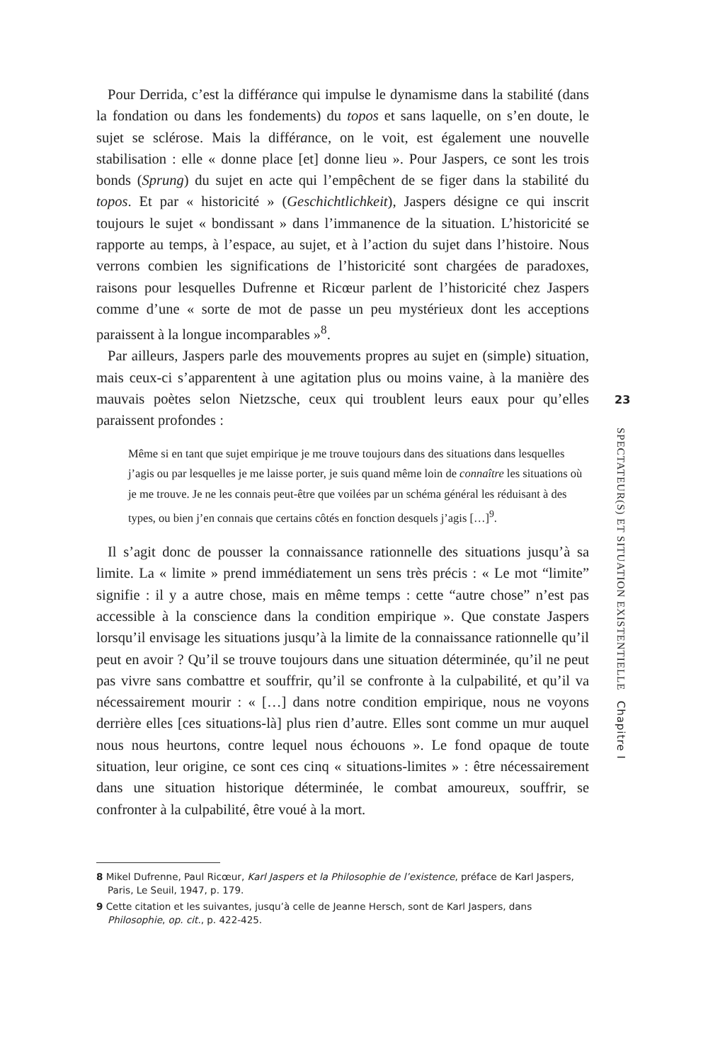Pour Derrida, c’est la différance qui impulse le dynamisme dans la stabilité (dans la fondation ou dans les fondements) du topos et sans laquelle, on s’en doute, le sujet se sclérose. Mais la différance, on le voit, est également une nouvelle stabilisation : elle « donne place [et] donne lieu ». Pour Jaspers, ce sont les trois bonds (Sprung) du sujet en acte qui l’empêchent de se figer dans la stabilité du topos. Et par « historicité » (Geschichtlichkeit), Jaspers désigne ce qui inscrit toujours le sujet « bondissant » dans l’immanence de la situation. L’historicité se rapporte au temps, à l’espace, au sujet, et à l’action du sujet dans l’histoire. Nous verrons combien les significations de l’historicité sont chargées de paradoxes, raisons pour lesquelles Dufrenne et Ricœur parlent de l’historicité chez Jaspers comme d’une « sorte de mot de passe un peu mystérieux dont les acceptions paraissent à la longue incomparables »<sup>8</sup>.
Par ailleurs, Jaspers parle des mouvements propres au sujet en (simple) situation, mais ceux-ci s’apparentent à une agitation plus ou moins vaine, à la manière des mauvais poètes selon Nietzsche, ceux qui troublent leurs eaux pour qu’elles paraissent profondes :
Même si en tant que sujet empirique je me trouve toujours dans des situations dans lesquelles j’agis ou par lesquelles je me laisse porter, je suis quand même loin de connaître les situations où je me trouve. Je ne les connais peut-être que voilées par un schéma général les réduisant à des types, ou bien j’en connais que certains côtés en fonction desquels j’agis […]<sup>9</sup>.
Il s’agit donc de pousser la connaissance rationnelle des situations jusqu’à sa limite. La « limite » prend immédiatement un sens très précis : « Le mot “limite” signifie : il y a autre chose, mais en même temps : cette “autre chose” n’est pas accessible à la conscience dans la condition empirique ». Que constate Jaspers lorsqu’il envisage les situations jusqu’à la limite de la connaissance rationnelle qu’il peut en avoir ? Qu’il se trouve toujours dans une situation déterminée, qu’il ne peut pas vivre sans combattre et souffrir, qu’il se confronte à la culpabilité, et qu’il va nécessairement mourir : « […] dans notre condition empirique, nous ne voyons derrière elles [ces situations-là] plus rien d’autre. Elles sont comme un mur auquel nous nous heurtons, contre lequel nous échouons ». Le fond opaque de toute situation, leur origine, ce sont ces cinq « situations-limites » : être nécessairement dans une situation historique déterminée, le combat amoureux, souffrir, se confronter à la culpabilité, être voué à la mort.
8 Mikel Dufrenne, Paul Ricœur, Karl Jaspers et la Philosophie de l’existence, préface de Karl Jaspers, Paris, Le Seuil, 1947, p. 179.
9 Cette citation et les suivantes, jusqu’à celle de Jeanne Hersch, sont de Karl Jaspers, dans Philosophie, op. cit., p. 422-425.
23
SPECTATEUR(S) ET SITUATION EXISTENTIELLE Chapitre I